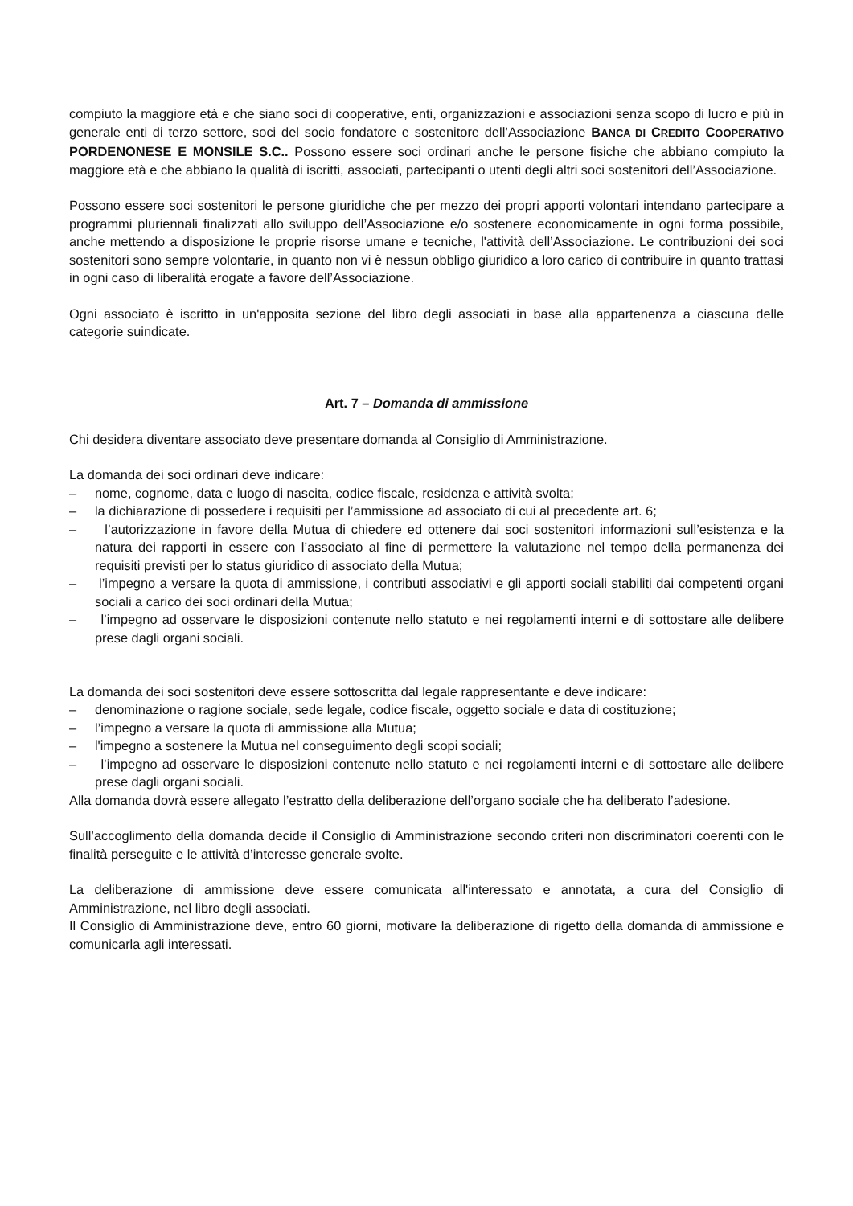compiuto la maggiore età e che siano soci di cooperative, enti, organizzazioni e associazioni senza scopo di lucro e più in generale enti di terzo settore, soci del socio fondatore e sostenitore dell’Associazione BANCA DI CREDITO COOPERATIVO PORDENONESE E MONSILE S.C.. Possono essere soci ordinari anche le persone fisiche che abbiano compiuto la maggiore età e che abbiano la qualità di iscritti, associati, partecipanti o utenti degli altri soci sostenitori dell’Associazione.
Possono essere soci sostenitori le persone giuridiche che per mezzo dei propri apporti volontari intendano partecipare a programmi pluriennali finalizzati allo sviluppo dell’Associazione e/o sostenere economicamente in ogni forma possibile, anche mettendo a disposizione le proprie risorse umane e tecniche, l'attività dell’Associazione. Le contribuzioni dei soci sostenitori sono sempre volontarie, in quanto non vi è nessun obbligo giuridico a loro carico di contribuire in quanto trattasi in ogni caso di liberalità erogate a favore dell’Associazione.
Ogni associato è iscritto in un'apposita sezione del libro degli associati in base alla appartenenza a ciascuna delle categorie suindicate.
Art. 7 – Domanda di ammissione
Chi desidera diventare associato deve presentare domanda al Consiglio di Amministrazione.
La domanda dei soci ordinari deve indicare:
– nome, cognome, data e luogo di nascita, codice fiscale, residenza e attività svolta;
– la dichiarazione di possedere i requisiti per l’ammissione ad associato di cui al precedente art. 6;
– l’autorizzazione in favore della Mutua di chiedere ed ottenere dai soci sostenitori informazioni sull’esistenza e la natura dei rapporti in essere con l’associato al fine di permettere la valutazione nel tempo della permanenza dei requisiti previsti per lo status giuridico di associato della Mutua;
– l’impegno a versare la quota di ammissione, i contributi associativi e gli apporti sociali stabiliti dai competenti organi sociali a carico dei soci ordinari della Mutua;
– l’impegno ad osservare le disposizioni contenute nello statuto e nei regolamenti interni e di sottostare alle delibere prese dagli organi sociali.
La domanda dei soci sostenitori deve essere sottoscritta dal legale rappresentante e deve indicare:
– denominazione o ragione sociale, sede legale, codice fiscale, oggetto sociale e data di costituzione;
– l’impegno a versare la quota di ammissione alla Mutua;
– l'impegno a sostenere la Mutua nel conseguimento degli scopi sociali;
– l’impegno ad osservare le disposizioni contenute nello statuto e nei regolamenti interni e di sottostare alle delibere prese dagli organi sociali.
Alla domanda dovrà essere allegato l’estratto della deliberazione dell’organo sociale che ha deliberato l’adesione.
Sull’accoglimento della domanda decide il Consiglio di Amministrazione secondo criteri non discriminatori coerenti con le finalità perseguite e le attività d’interesse generale svolte.
La deliberazione di ammissione deve essere comunicata all'interessato e annotata, a cura del Consiglio di Amministrazione, nel libro degli associati.
Il Consiglio di Amministrazione deve, entro 60 giorni, motivare la deliberazione di rigetto della domanda di ammissione e comunicarla agli interessati.